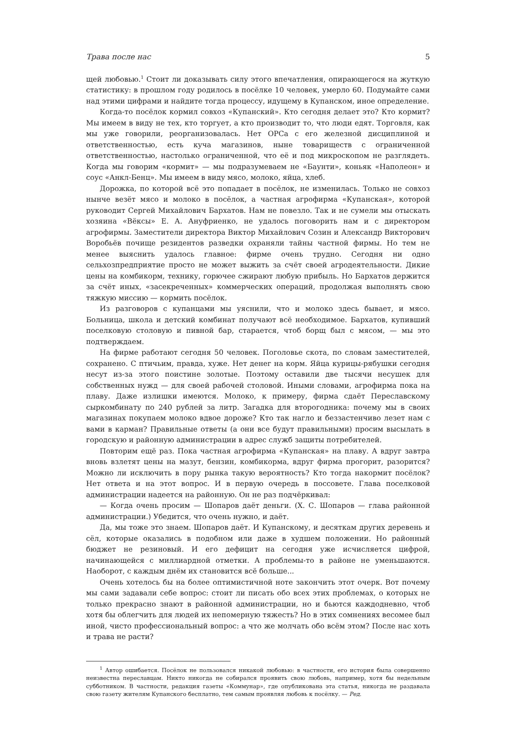Трава после нас 5
щей любовью.<sup>1</sup> Стоит ли доказывать силу этого впечатления, опирающегося на жуткую статистику: в прошлом году родилось в посёлке 10 человек, умерло 60. Подумайте сами над этими цифрами и найдите тогда процессу, идущему в Купанском, иное определение.
Когда-то посёлок кормил совхоз «Купанский». Кто сегодня делает это? Кто кормит? Мы имеем в виду не тех, кто торгует, а кто производит то, что люди едят. Торговля, как мы уже говорили, реорганизовалась. Нет ОРСа с его железной дисциплиной и ответственностью, есть куча магазинов, ныне товариществ с ограниченной ответственностью, настолько ограниченной, что её и под микроскопом не разглядеть. Когда мы говорим «кормит» — мы подразумеваем не «Баунти», коньяк «Наполеон» и соус «Анкл-Бенц». Мы имеем в виду мясо, молоко, яйца, хлеб.
Дорожка, по которой всё это попадает в посёлок, не изменилась. Только не совхоз нынче везёт мясо и молоко в посёлок, а частная агрофирма «Купанская», которой руководит Сергей Михайлович Бархатов. Нам не повезло. Так и не сумели мы отыскать хозяина «Вёксы» Е. А. Ануфриенко, не удалось поговорить нам и с директором агрофирмы. Заместители директора Виктор Михайлович Созин и Александр Викторович Воробьёв почище резидентов разведки охраняли тайны частной фирмы. Но тем не менее выяснить удалось главное: фирме очень трудно. Сегодня ни одно сельхозпредприятие просто не может выжить за счёт своей агродеятельности. Дикие цены на комбикорм, технику, горючее сжирают любую прибыль. Но Бархатов держится за счёт иных, «засекреченных» коммерческих операций, продолжая выполнять свою тяжкую миссию — кормить посёлок.
Из разговоров с купанцами мы уяснили, что и молоко здесь бывает, и мясо. Больница, школа и детский комбинат получают всё необходимое. Бархатов, купивший поселковую столовую и пивной бар, старается, чтоб борщ был с мясом, — мы это подтверждаем.
На фирме работают сегодня 50 человек. Поголовье скота, по словам заместителей, сохранено. С птичьим, правда, хуже. Нет денег на корм. Яйца курицы-рябушки сегодня несут из-за этого поистине золотые. Поэтому оставили две тысячи несушек для собственных нужд — для своей рабочей столовой. Иными словами, агрофирма пока на плаву. Даже излишки имеются. Молоко, к примеру, фирма сдаёт Переславскому сыркомбинату по 240 рублей за литр. Загадка для второгодника: почему мы в своих магазинах покупаем молоко вдвое дороже? Кто так нагло и беззастенчиво лезет нам с вами в карман? Правильные ответы (а они все будут правильными) просим высылать в городскую и районную администрации в адрес служб защиты потребителей.
Повторим ещё раз. Пока частная агрофирма «Купанская» на плаву. А вдруг завтра вновь взлетят цены на мазут, бензин, комбикорма, вдруг фирма прогорит, разорится? Можно ли исключить в пору рынка такую вероятность? Кто тогда накормит посёлок? Нет ответа и на этот вопрос. И в первую очередь в поссовете. Глава поселковой администрации надеется на районную. Он не раз подчёркивал:
— Когда очень просим — Шопаров даёт деньги. (Х. С. Шопаров — глава районной администрации.) Убедится, что очень нужно, и даёт.
Да, мы тоже это знаем. Шопаров даёт. И Купанскому, и десяткам других деревень и сёл, которые оказались в подобном или даже в худшем положении. Но районный бюджет не резиновый. И его дефицит на сегодня уже исчисляется цифрой, начинающейся с миллиардной отметки. А проблемы-то в районе не уменьшаются. Наоборот, с каждым днём их становится всё больше...
Очень хотелось бы на более оптимистичной ноте закончить этот очерк. Вот почему мы сами задавали себе вопрос: стоит ли писать обо всех этих проблемах, о которых не только прекрасно знают в районной администрации, но и бьются каждодневно, чтоб хотя бы облегчить для людей их непомерную тяжесть? Но в этих сомнениях весомее был иной, чисто профессиональный вопрос: а что же молчать обо всём этом? После нас хоть и трава не расти?
<sup>1</sup> Автор ошибается. Посёлок не пользовался никакой любовью: в частности, его история была совершенно неизвестна переславцам. Никто никогда не собирался проявить свою любовь, например, хотя бы недельным субботником. В частности, редакция газеты «Коммунар», где опубликована эта статья, никогда не раздавала свою газету жителям Купанского бесплатно, тем самым проявляя любовь к посёлку. — Ред.